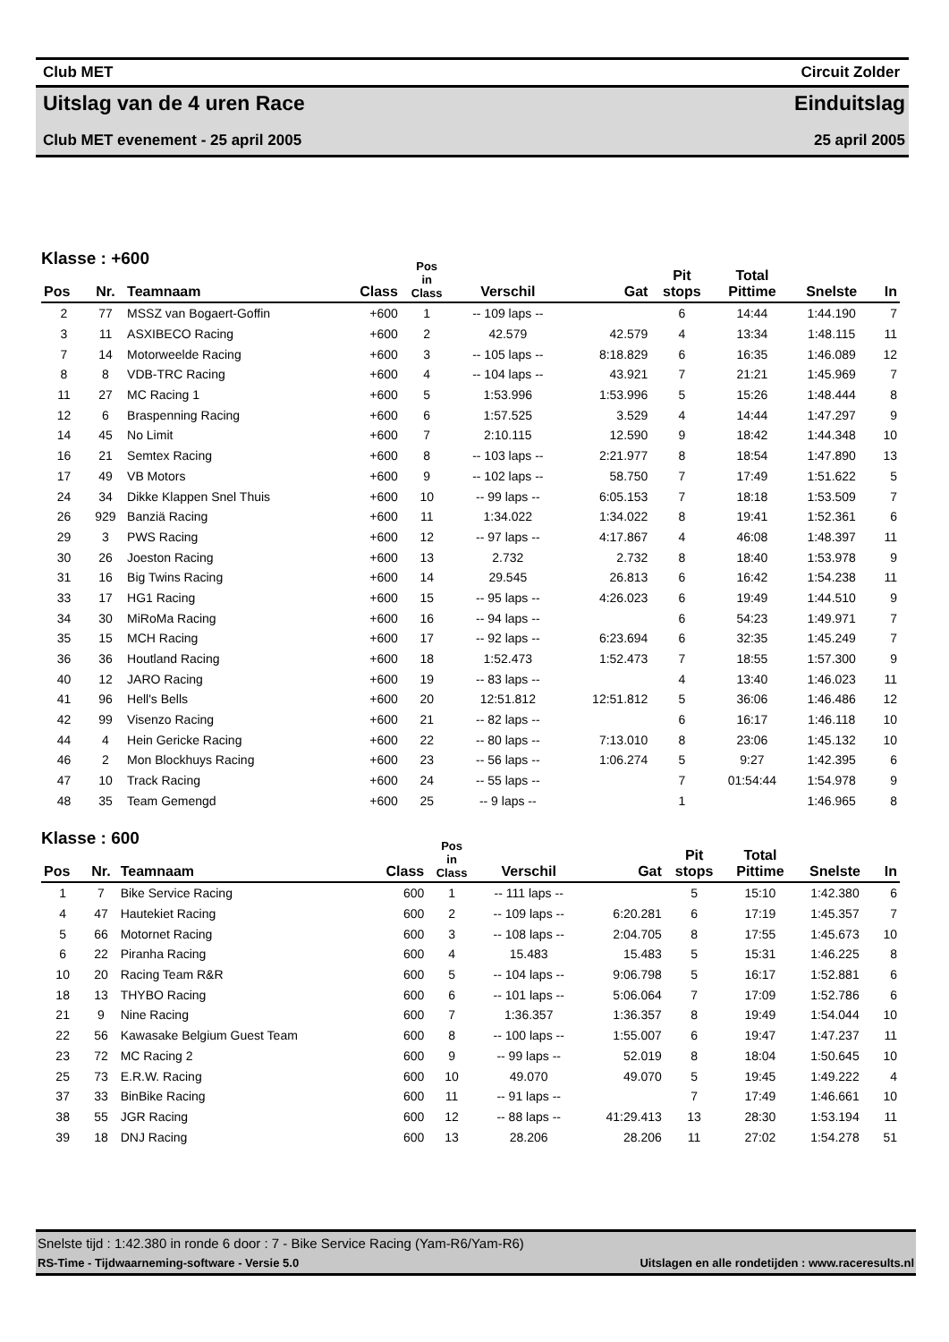Club MET Circuit Zolder
Uitslag van de 4 uren Race Einduitslag
Club MET evenement - 25 april 2005 25 april 2005
Klasse : +600
| Pos | Nr. | Teamnaam | Class | Pos in Class | Verschil | Gat | Pit stops | Total Pittime | Snelste | In |
| --- | --- | --- | --- | --- | --- | --- | --- | --- | --- | --- |
| 2 | 77 | MSSZ van Bogaert-Goffin | +600 | 1 | -- 109 laps -- | | 6 | 14:44 | 1:44.190 | 7 |
| 3 | 11 | ASXIBECO Racing | +600 | 2 | 42.579 | 42.579 | 4 | 13:34 | 1:48.115 | 11 |
| 7 | 14 | Motorweelde Racing | +600 | 3 | -- 105 laps -- | 8:18.829 | 6 | 16:35 | 1:46.089 | 12 |
| 8 | 8 | VDB-TRC Racing | +600 | 4 | -- 104 laps -- | 43.921 | 7 | 21:21 | 1:45.969 | 7 |
| 11 | 27 | MC Racing 1 | +600 | 5 | 1:53.996 | 1:53.996 | 5 | 15:26 | 1:48.444 | 8 |
| 12 | 6 | Braspenning Racing | +600 | 6 | 1:57.525 | 3.529 | 4 | 14:44 | 1:47.297 | 9 |
| 14 | 45 | No Limit | +600 | 7 | 2:10.115 | 12.590 | 9 | 18:42 | 1:44.348 | 10 |
| 16 | 21 | Semtex Racing | +600 | 8 | -- 103 laps -- | 2:21.977 | 8 | 18:54 | 1:47.890 | 13 |
| 17 | 49 | VB Motors | +600 | 9 | -- 102 laps -- | 58.750 | 7 | 17:49 | 1:51.622 | 5 |
| 24 | 34 | Dikke Klappen Snel Thuis | +600 | 10 | -- 99 laps -- | 6:05.153 | 7 | 18:18 | 1:53.509 | 7 |
| 26 | 929 | Banziä Racing | +600 | 11 | 1:34.022 | 1:34.022 | 8 | 19:41 | 1:52.361 | 6 |
| 29 | 3 | PWS Racing | +600 | 12 | -- 97 laps -- | 4:17.867 | 4 | 46:08 | 1:48.397 | 11 |
| 30 | 26 | Joeston Racing | +600 | 13 | 2.732 | 2.732 | 8 | 18:40 | 1:53.978 | 9 |
| 31 | 16 | Big Twins Racing | +600 | 14 | 29.545 | 26.813 | 6 | 16:42 | 1:54.238 | 11 |
| 33 | 17 | HG1 Racing | +600 | 15 | -- 95 laps -- | 4:26.023 | 6 | 19:49 | 1:44.510 | 9 |
| 34 | 30 | MiRoMa Racing | +600 | 16 | -- 94 laps -- | | 6 | 54:23 | 1:49.971 | 7 |
| 35 | 15 | MCH Racing | +600 | 17 | -- 92 laps -- | 6:23.694 | 6 | 32:35 | 1:45.249 | 7 |
| 36 | 36 | Houtland Racing | +600 | 18 | 1:52.473 | 1:52.473 | 7 | 18:55 | 1:57.300 | 9 |
| 40 | 12 | JARO Racing | +600 | 19 | -- 83 laps -- | | 4 | 13:40 | 1:46.023 | 11 |
| 41 | 96 | Hell's Bells | +600 | 20 | 12:51.812 | 12:51.812 | 5 | 36:06 | 1:46.486 | 12 |
| 42 | 99 | Visenzo Racing | +600 | 21 | -- 82 laps -- | | 6 | 16:17 | 1:46.118 | 10 |
| 44 | 4 | Hein Gericke Racing | +600 | 22 | -- 80 laps -- | 7:13.010 | 8 | 23:06 | 1:45.132 | 10 |
| 46 | 2 | Mon Blockhuys Racing | +600 | 23 | -- 56 laps -- | 1:06.274 | 5 | 9:27 | 1:42.395 | 6 |
| 47 | 10 | Track Racing | +600 | 24 | -- 55 laps -- | | 7 | 01:54:44 | 1:54.978 | 9 |
| 48 | 35 | Team Gemengd | +600 | 25 | -- 9 laps -- | | 1 | | 1:46.965 | 8 |
Klasse : 600
| Pos | Nr. | Teamnaam | Class | Pos in Class | Verschil | Gat | Pit stops | Total Pittime | Snelste | In |
| --- | --- | --- | --- | --- | --- | --- | --- | --- | --- | --- |
| 1 | 7 | Bike Service Racing | 600 | 1 | -- 111 laps -- | | 5 | 15:10 | 1:42.380 | 6 |
| 4 | 47 | Hautekiet Racing | 600 | 2 | -- 109 laps -- | 6:20.281 | 6 | 17:19 | 1:45.357 | 7 |
| 5 | 66 | Motornet Racing | 600 | 3 | -- 108 laps -- | 2:04.705 | 8 | 17:55 | 1:45.673 | 10 |
| 6 | 22 | Piranha Racing | 600 | 4 | 15.483 | 15.483 | 5 | 15:31 | 1:46.225 | 8 |
| 10 | 20 | Racing Team R&R | 600 | 5 | -- 104 laps -- | 9:06.798 | 5 | 16:17 | 1:52.881 | 6 |
| 18 | 13 | THYBO Racing | 600 | 6 | -- 101 laps -- | 5:06.064 | 7 | 17:09 | 1:52.786 | 6 |
| 21 | 9 | Nine Racing | 600 | 7 | 1:36.357 | 1:36.357 | 8 | 19:49 | 1:54.044 | 10 |
| 22 | 56 | Kawasake Belgium Guest Team | 600 | 8 | -- 100 laps -- | 1:55.007 | 6 | 19:47 | 1:47.237 | 11 |
| 23 | 72 | MC Racing 2 | 600 | 9 | -- 99 laps -- | 52.019 | 8 | 18:04 | 1:50.645 | 10 |
| 25 | 73 | E.R.W. Racing | 600 | 10 | 49.070 | 49.070 | 5 | 19:45 | 1:49.222 | 4 |
| 37 | 33 | BinBike Racing | 600 | 11 | -- 91 laps -- | | 7 | 17:49 | 1:46.661 | 10 |
| 38 | 55 | JGR Racing | 600 | 12 | -- 88 laps -- | 41:29.413 | 13 | 28:30 | 1:53.194 | 11 |
| 39 | 18 | DNJ Racing | 600 | 13 | 28.206 | 28.206 | 11 | 27:02 | 1:54.278 | 51 |
Snelste tijd : 1:42.380 in ronde 6 door : 7 - Bike Service Racing (Yam-R6/Yam-R6)
RS-Time - Tijdwaarneming-software - Versie 5.0 Uitslagen en alle rondetijden : www.raceresults.nl